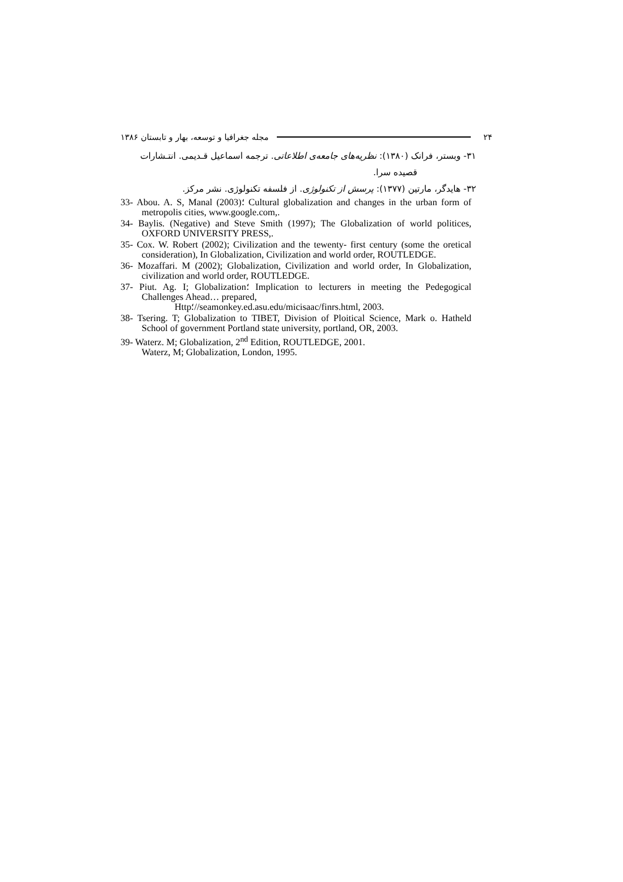۲۴ مجله جغرافیا و توسعه، بهار و تابستان ۱۳۸۶
۳۱- وبستر، فرانک (۱۳۸۰): نظریه‌های جامعه‌ی اطلاعاتی. ترجمه اسماعیل قـدیمی. انتـشارات
قصیده سرا.
۳۲- هایدگر، مارتین (۱۳۷۷): پرسش از تکنولوژی. از فلسفه تکنولوژی. نشر مرکز.
33- Abou. A. S, Manal (2003)؛ Cultural globalization and changes in the urban form of metropolis cities, www.google.com,.
34- Baylis. (Negative) and Steve Smith (1997); The Globalization of world politices, OXFORD UNIVERSITY PRESS,.
35- Cox. W. Robert (2002); Civilization and the tewenty- first century (some the oretical consideration), In Globalization, Civilization and world order, ROUTLEDGE.
36- Mozaffari. M (2002); Globalization, Civilization and world order, In Globalization, civilization and world order, ROUTLEDGE.
37- Piut. Ag. I; Globalization؛ Implication to lecturers in meeting the Pedegogical Challenges Ahead… prepared,
Http؛//seamonkey.ed.asu.edu/micisaac/finrs.html, 2003.
38- Tsering. T; Globalization to TIBET, Division of Ploitical Science, Mark o. Hatheld School of government Portland state university, portland, OR, 2003.
39- Waterz. M; Globalization, 2<sup>nd</sup> Edition, ROUTLEDGE, 2001.
Waterz, M; Globalization, London, 1995.